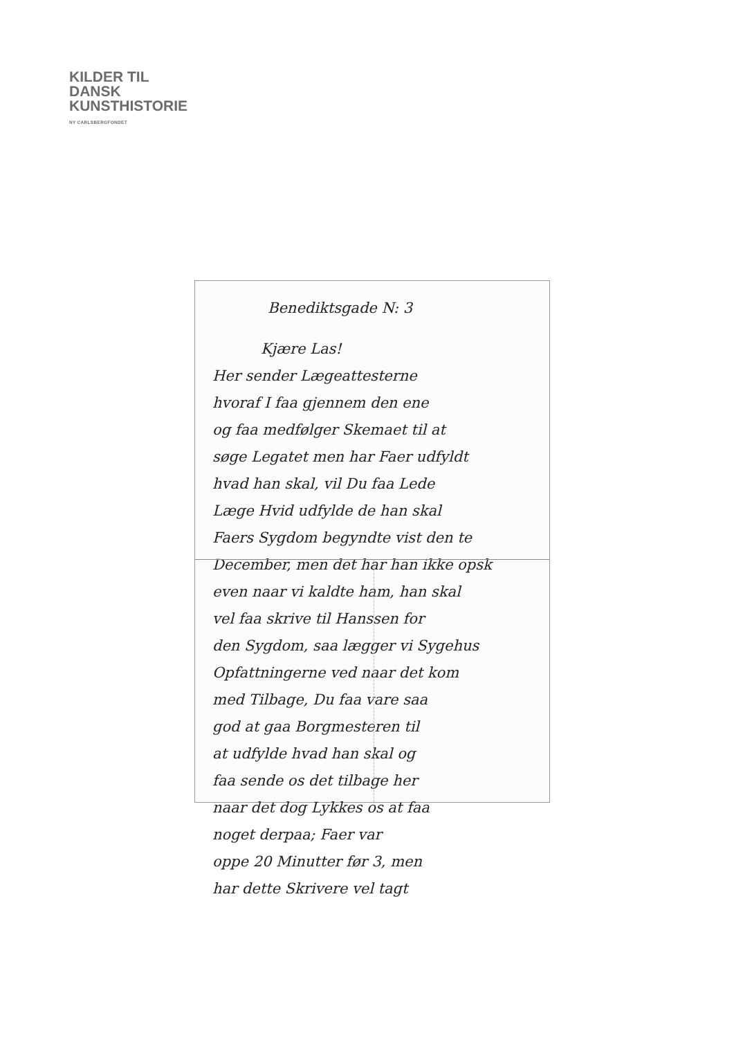KILDER TIL
DANSK
KUNSTHISTORIE
NY CARLSBERGFONDET
Benediktsgade N: 3
Kjære Las!
Her sender Lægeattesterne
hvoraf I faa gjennem den ene
og faa medfølger Skemaet til at
søge Legatet men har Faer udfyldt
hvad han skal, vil Du faa Lede
Læge Hvid udfylde de han skal
Faers Sygdom begyndte vist den te
December, men det har han ikke opsk
even naar vi kaldte ham, han skal
vel faa skrive til Hanssen for
den Sygdom, saa lægger vi Sygehus
Opfattningerne ved naar det kom
med Tilbage, Du faa vare saa
god at gaa Borgmesteren til
at udfylde hvad han skal og
faa sende os det tilbage her
naar det dog Lykkes os at faa
noget derpaa; Faer var
oppe 20 Minutter før 3, men
har dette Skrivere vel tagt